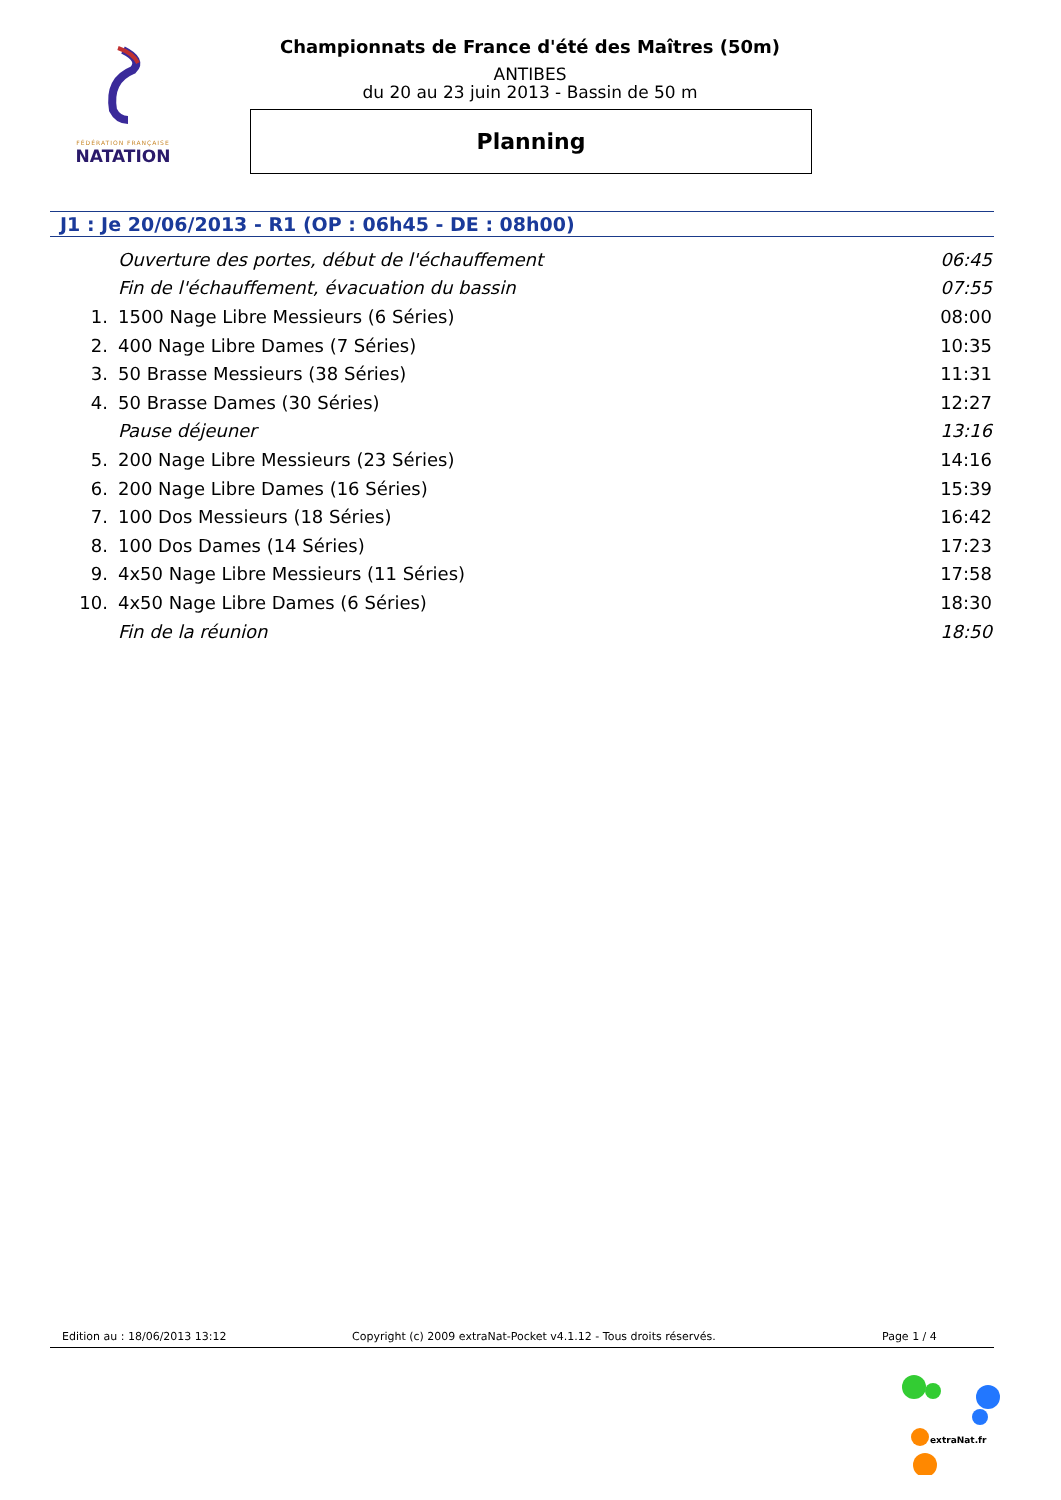FÉDÉRATION FRANÇAISE
NATATION
Championnats de France d'été des Maîtres (50m)
ANTIBES
du 20 au 23 juin 2013 - Bassin de 50 m
Planning
J1 : Je 20/06/2013 - R1 (OP : 06h45 - DE : 08h00)
| | Ouverture des portes, début de l'échauffement | 06:45 |
| | Fin de l'échauffement, évacuation du bassin | 07:55 |
| 1. | 1500 Nage Libre Messieurs (6 Séries) | 08:00 |
| 2. | 400 Nage Libre Dames (7 Séries) | 10:35 |
| 3. | 50 Brasse Messieurs (38 Séries) | 11:31 |
| 4. | 50 Brasse Dames (30 Séries) | 12:27 |
| | Pause déjeuner | 13:16 |
| 5. | 200 Nage Libre Messieurs (23 Séries) | 14:16 |
| 6. | 200 Nage Libre Dames (16 Séries) | 15:39 |
| 7. | 100 Dos Messieurs (18 Séries) | 16:42 |
| 8. | 100 Dos Dames (14 Séries) | 17:23 |
| 9. | 4x50 Nage Libre Messieurs (11 Séries) | 17:58 |
| 10. | 4x50 Nage Libre Dames (6 Séries) | 18:30 |
| | Fin de la réunion | 18:50 |
Edition au : 18/06/2013 13:12 Copyright (c) 2009 extraNat-Pocket v4.1.12 - Tous droits réservés. Page 1 / 4
extraNat.fr